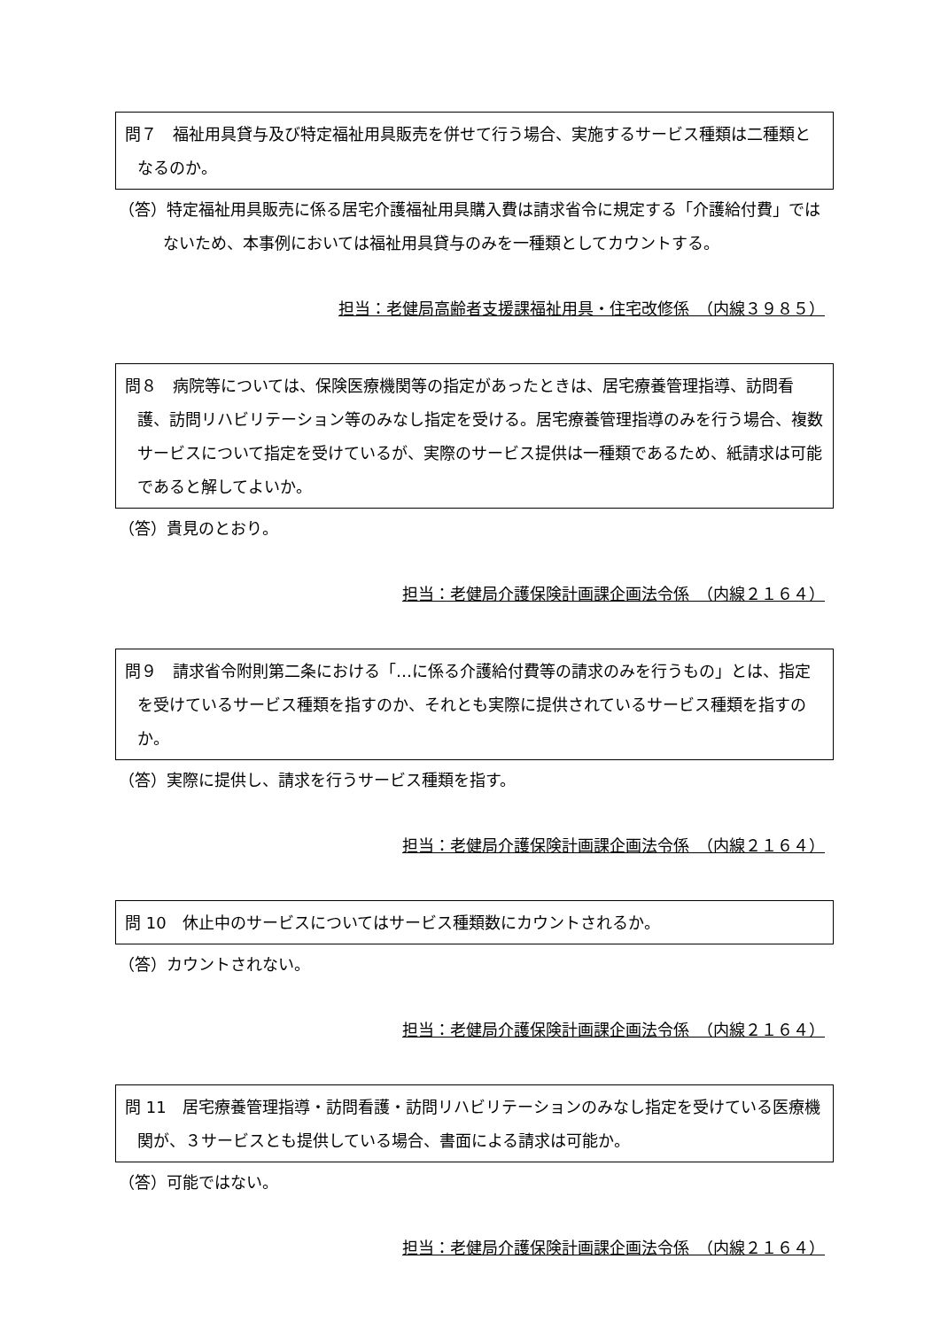問７　福祉用具貸与及び特定福祉用具販売を併せて行う場合、実施するサービス種類は二種類となるのか。
（答）特定福祉用具販売に係る居宅介護福祉用具購入費は請求省令に規定する「介護給付費」ではないため、本事例においては福祉用具貸与のみを一種類としてカウントする。
担当：老健局高齢者支援課福祉用具・住宅改修係　（内線３９８５）
問８　病院等については、保険医療機関等の指定があったときは、居宅療養管理指導、訪問看護、訪問リハビリテーション等のみなし指定を受ける。居宅療養管理指導のみを行う場合、複数サービスについて指定を受けているが、実際のサービス提供は一種類であるため、紙請求は可能であると解してよいか。
（答）貴見のとおり。
担当：老健局介護保険計画課企画法令係　（内線２１６４）
問９　請求省令附則第二条における「…に係る介護給付費等の請求のみを行うもの」とは、指定を受けているサービス種類を指すのか、それとも実際に提供されているサービス種類を指すのか。
（答）実際に提供し、請求を行うサービス種類を指す。
担当：老健局介護保険計画課企画法令係　（内線２１６４）
問 10　休止中のサービスについてはサービス種類数にカウントされるか。
（答）カウントされない。
担当：老健局介護保険計画課企画法令係　（内線２１６４）
問 11　居宅療養管理指導・訪問看護・訪問リハビリテーションのみなし指定を受けている医療機関が、３サービスとも提供している場合、書面による請求は可能か。
（答）可能ではない。
担当：老健局介護保険計画課企画法令係　（内線２１６４）